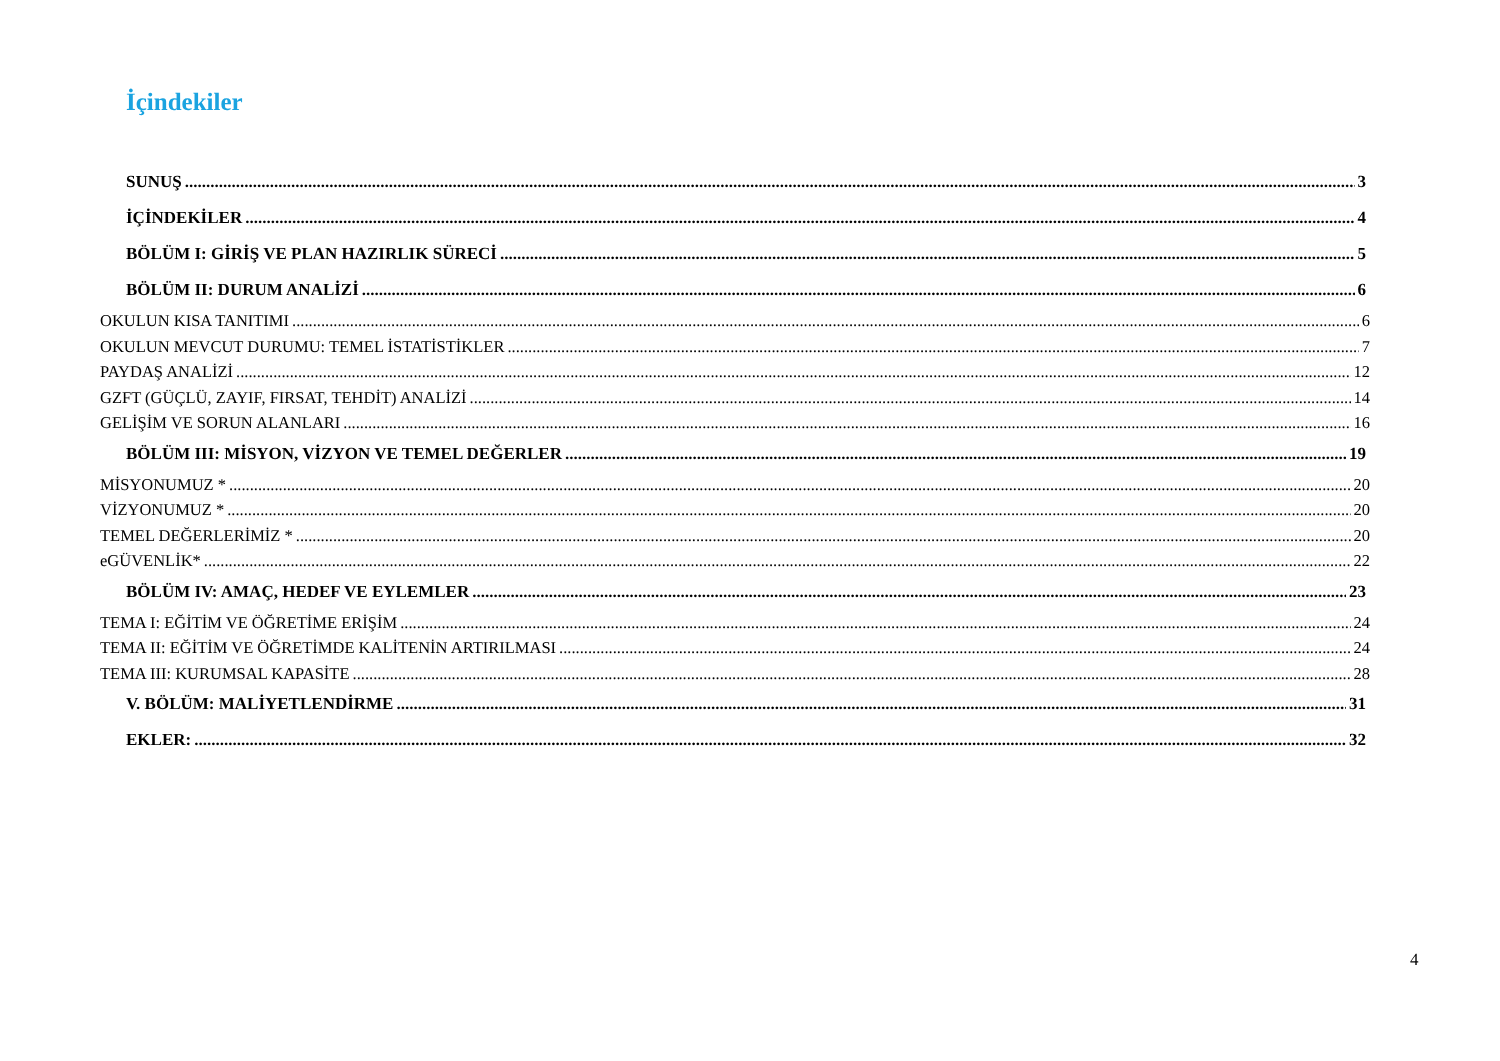İçindekiler
SUNUŞ 3
İÇİNDEKİLER 4
BÖLÜM I: GİRİŞ VE PLAN HAZIRLIK SÜRECİ 5
BÖLÜM II: DURUM ANALİZİ 6
OKULUN KISA TANITIMI 6
OKULUN MEVCUT DURUMU: TEMEL İSTATİSTİKLER 7
PAYDAŞ ANALİZİ 12
GZFT (GÜÇLÜ, ZAYIF, FIRSAT, TEHDİT) ANALİZİ 14
GELİŞİM VE SORUN ALANLARI 16
BÖLÜM III: MİSYON, VİZYON VE TEMEL DEĞERLER 19
MİSYONUMUZ * 20
VİZYONUMUZ * 20
TEMEL DEĞERLERİMİZ * 20
eGÜVENLİK* 22
BÖLÜM IV: AMAÇ, HEDEF VE EYLEMLER 23
TEMA I: EĞİTİM VE ÖĞRETİME ERİŞİM 24
TEMA II: EĞİTİM VE ÖĞRETİMDE KALİTENİN ARTIRILMASI 24
TEMA III: KURUMSAL KAPASİTE 28
V. BÖLÜM: MALİYETLENDİRME 31
EKLER: 32
4